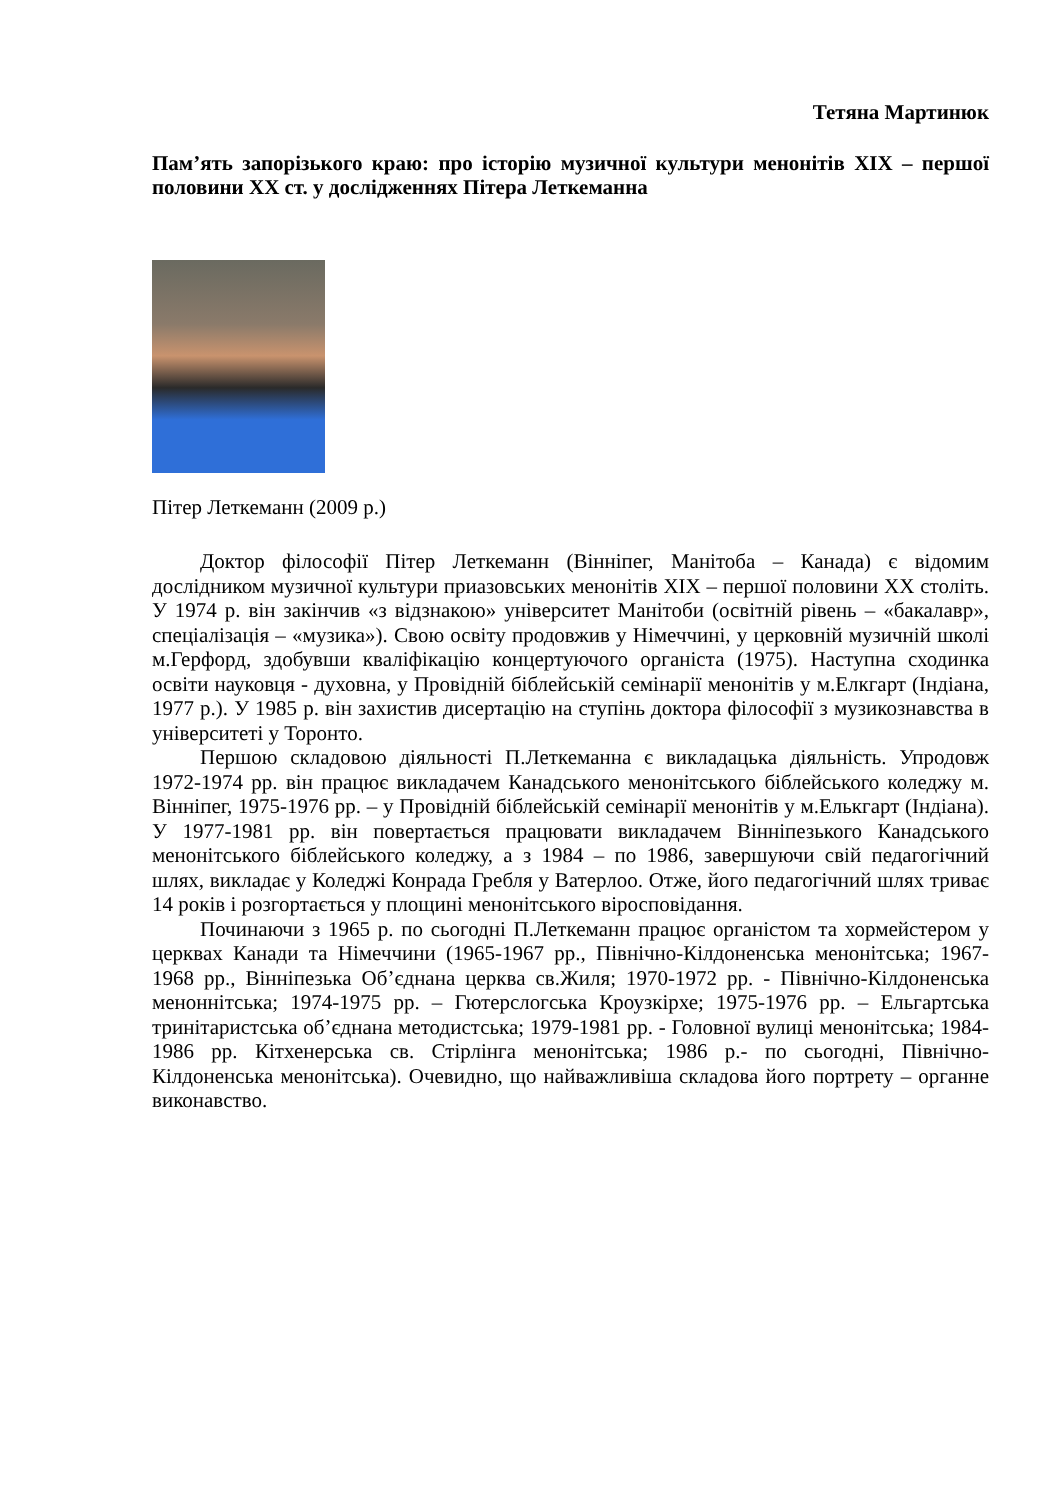Тетяна Мартинюк
Пам’ять запорізького краю: про історію музичної культури менонітів ХІХ – першої половини ХХ ст. у дослідженнях Пітера Леткеманна
Пітер Леткеманн (2009 р.)
Доктор філософії Пітер Леткеманн (Вінніпег, Манітоба – Канада) є відомим дослідником музичної культури приазовських менонітів ХІХ – першої половини ХХ століть. У 1974 р. він закінчив «з відзнакою» університет Манітоби (освітній рівень – «бакалавр», спеціалізація – «музика»). Свою освіту продовжив у Німеччині, у церковній музичній школі м.Герфорд, здобувши кваліфікацію концертуючого органіста (1975). Наступна сходинка освіти науковця - духовна, у Провідній біблейській семінарії менонітів у м.Елкгарт (Індіана, 1977 р.). У 1985 р. він захистив дисертацію на ступінь доктора філософії з музикознавства в університеті у Торонто.
Першою складовою діяльності П.Леткеманна є викладацька діяльність. Упродовж 1972-1974 рр. він працює викладачем Канадського менонітського біблейського коледжу м. Вінніпег, 1975-1976 рр. – у Провідній біблейській семінарії менонітів у м.Елькгарт (Індіана). У 1977-1981 рр. він повертається працювати викладачем Вінніпезького Канадського менонітського біблейського коледжу, а з 1984 – по 1986, завершуючи свій педагогічний шлях, викладає у Коледжі Конрада Гребля у Ватерлоо. Отже, його педагогічний шлях триває 14 років і розгортається у площині менонітського віросповідання.
Починаючи з 1965 р. по сьогодні П.Леткеманн працює органістом та хормейстером у церквах Канади та Німеччини (1965-1967 рр., Північно-Кілдоненська менонітська; 1967-1968 рр., Вінніпезька Об’єднана церква св.Жиля; 1970-1972 рр. - Північно-Кілдоненська меноннітська; 1974-1975 рр. – Гютерслогська Кроузкірхе; 1975-1976 рр. – Ельгартська тринітаристська об’єднана методистська; 1979-1981 рр. - Головної вулиці менонітська; 1984-1986 рр. Кітхенерська св. Стірлінга менонітська; 1986 р.- по сьогодні, Північно-Кілдоненська менонітська). Очевидно, що найважливіша складова його портрету – органне виконавство.